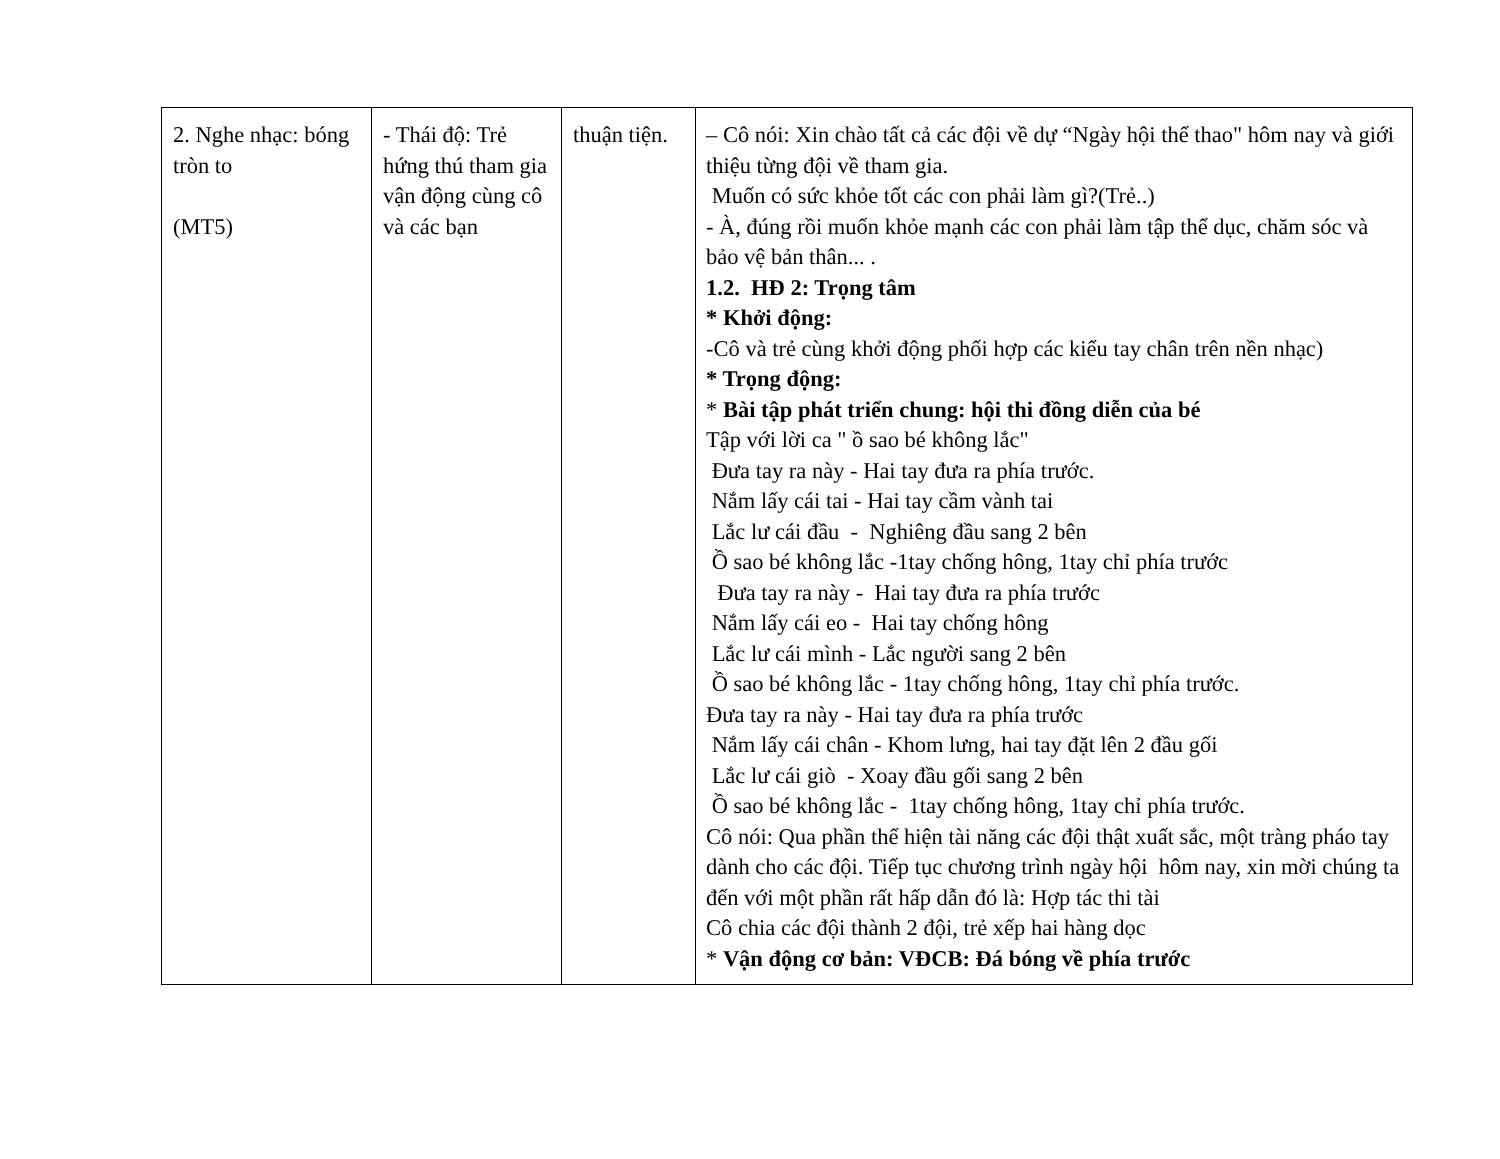| 2. Nghe nhạc: bóng tròn to (MT5) | - Thái độ: Trẻ hứng thú tham gia vận động cùng cô và các bạn | thuận tiện. | – Cô nói: Xin chào tất cả các đội về dự “Ngày hội thể thao" hôm nay và giới thiệu từng đội về tham gia. Muốn có sức khỏe tốt các con phải làm gì?(Trẻ..) - À, đúng rồi muốn khỏe mạnh các con phải làm tập thể dục, chăm sóc và bảo vệ bản thân... . 1.2. HĐ 2: Trọng tâm * Khởi động: -Cô và trẻ cùng khởi động phối hợp các kiểu tay chân trên nền nhạc) * Trọng động: * Bài tập phát triển chung: hội thi đồng diễn của bé Tập với lời ca " ồ sao bé không lắc" Đưa tay ra này - Hai tay đưa ra phía trước. Nắm lấy cái tai - Hai tay cầm vành tai Lắc lư cái đầu - Nghiêng đầu sang 2 bên Ồ sao bé không lắc -1tay chống hông, 1tay chỉ phía trước Đưa tay ra này - Hai tay đưa ra phía trước Nắm lấy cái eo - Hai tay chống hông Lắc lư cái mình - Lắc người sang 2 bên Ồ sao bé không lắc - 1tay chống hông, 1tay chỉ phía trước. Đưa tay ra này - Hai tay đưa ra phía trước Nắm lấy cái chân - Khom lưng, hai tay đặt lên 2 đầu gối Lắc lư cái giò - Xoay đầu gối sang 2 bên Ồ sao bé không lắc - 1tay chống hông, 1tay chỉ phía trước. Cô nói: Qua phần thể hiện tài năng các đội thật xuất sắc, một tràng pháo tay dành cho các đội. Tiếp tục chương trình ngày hội hôm nay, xin mời chúng ta đến với một phần rất hấp dẫn đó là: Hợp tác thi tài Cô chia các đội thành 2 đội, trẻ xếp hai hàng dọc * Vận động cơ bản: VĐCB: Đá bóng về phía trước |